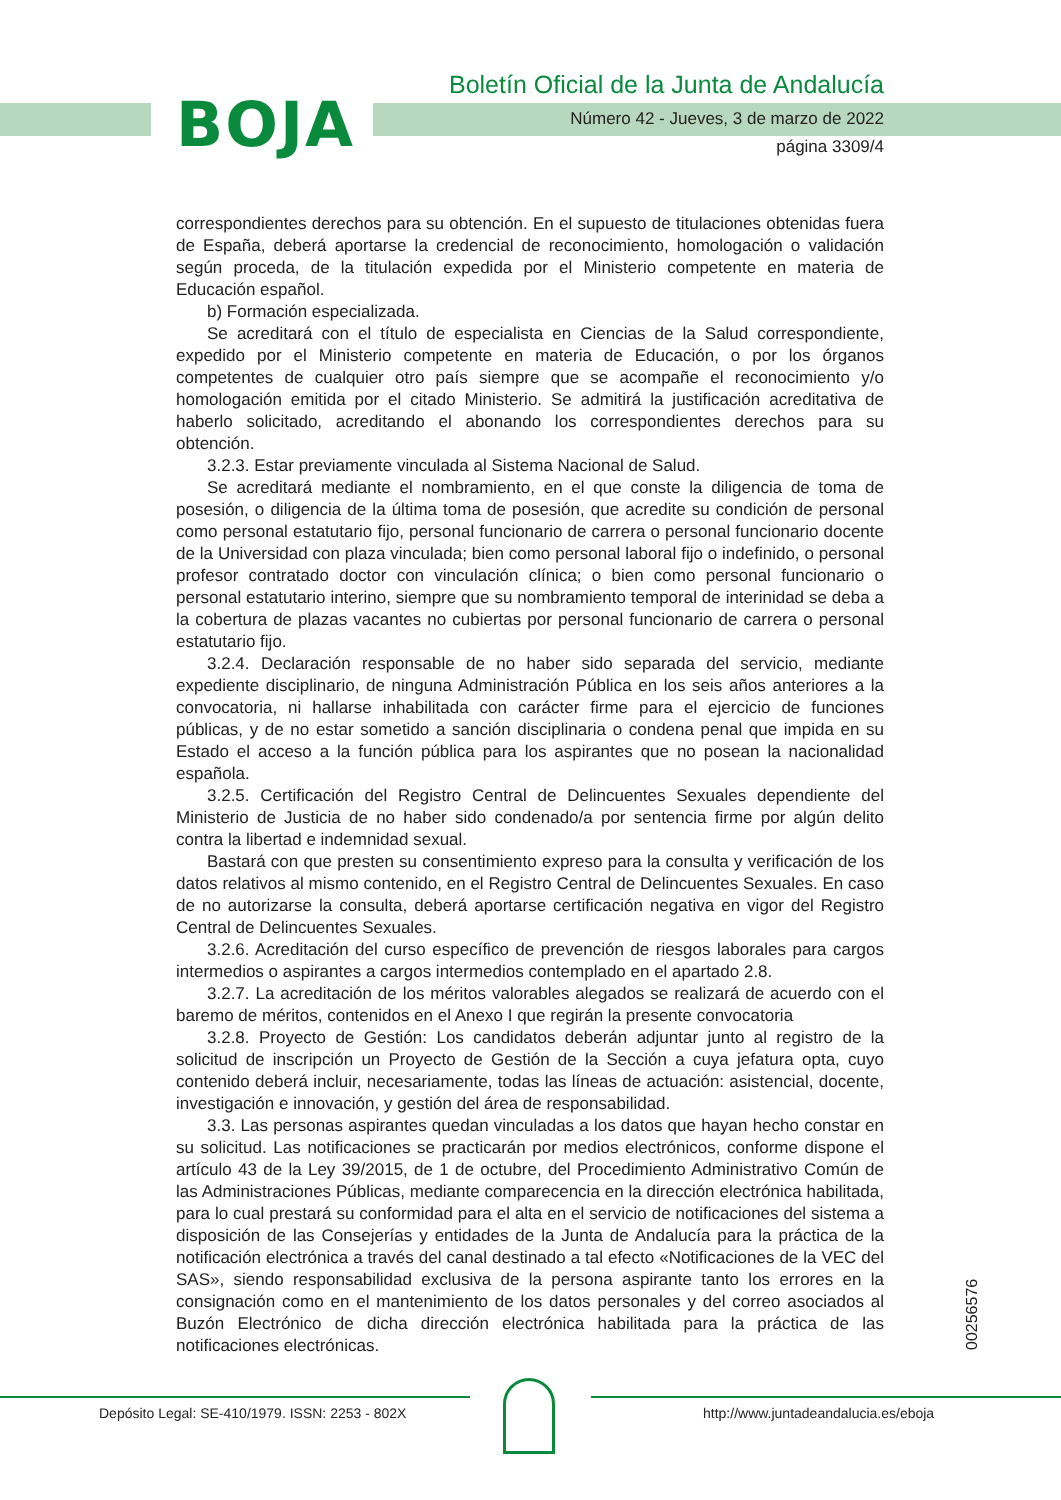BOJA
Boletín Oficial de la Junta de Andalucía
Número 42 - Jueves, 3 de marzo de 2022
página 3309/4
correspondientes derechos para su obtención. En el supuesto de titulaciones obtenidas fuera de España, deberá aportarse la credencial de reconocimiento, homologación o validación según proceda, de la titulación expedida por el Ministerio competente en materia de Educación español.
b) Formación especializada.
Se acreditará con el título de especialista en Ciencias de la Salud correspondiente, expedido por el Ministerio competente en materia de Educación, o por los órganos competentes de cualquier otro país siempre que se acompañe el reconocimiento y/o homologación emitida por el citado Ministerio. Se admitirá la justificación acreditativa de haberlo solicitado, acreditando el abonando los correspondientes derechos para su obtención.
3.2.3. Estar previamente vinculada al Sistema Nacional de Salud.
Se acreditará mediante el nombramiento, en el que conste la diligencia de toma de posesión, o diligencia de la última toma de posesión, que acredite su condición de personal como personal estatutario fijo, personal funcionario de carrera o personal funcionario docente de la Universidad con plaza vinculada; bien como personal laboral fijo o indefinido, o personal profesor contratado doctor con vinculación clínica; o bien como personal funcionario o personal estatutario interino, siempre que su nombramiento temporal de interinidad se deba a la cobertura de plazas vacantes no cubiertas por personal funcionario de carrera o personal estatutario fijo.
3.2.4. Declaración responsable de no haber sido separada del servicio, mediante expediente disciplinario, de ninguna Administración Pública en los seis años anteriores a la convocatoria, ni hallarse inhabilitada con carácter firme para el ejercicio de funciones públicas, y de no estar sometido a sanción disciplinaria o condena penal que impida en su Estado el acceso a la función pública para los aspirantes que no posean la nacionalidad española.
3.2.5. Certificación del Registro Central de Delincuentes Sexuales dependiente del Ministerio de Justicia de no haber sido condenado/a por sentencia firme por algún delito contra la libertad e indemnidad sexual.
Bastará con que presten su consentimiento expreso para la consulta y verificación de los datos relativos al mismo contenido, en el Registro Central de Delincuentes Sexuales. En caso de no autorizarse la consulta, deberá aportarse certificación negativa en vigor del Registro Central de Delincuentes Sexuales.
3.2.6. Acreditación del curso específico de prevención de riesgos laborales para cargos intermedios o aspirantes a cargos intermedios contemplado en el apartado 2.8.
3.2.7. La acreditación de los méritos valorables alegados se realizará de acuerdo con el baremo de méritos, contenidos en el Anexo I que regirán la presente convocatoria
3.2.8. Proyecto de Gestión: Los candidatos deberán adjuntar junto al registro de la solicitud de inscripción un Proyecto de Gestión de la Sección a cuya jefatura opta, cuyo contenido deberá incluir, necesariamente, todas las líneas de actuación: asistencial, docente, investigación e innovación, y gestión del área de responsabilidad.
3.3. Las personas aspirantes quedan vinculadas a los datos que hayan hecho constar en su solicitud. Las notificaciones se practicarán por medios electrónicos, conforme dispone el artículo 43 de la Ley 39/2015, de 1 de octubre, del Procedimiento Administrativo Común de las Administraciones Públicas, mediante comparecencia en la dirección electrónica habilitada, para lo cual prestará su conformidad para el alta en el servicio de notificaciones del sistema a disposición de las Consejerías y entidades de la Junta de Andalucía para la práctica de la notificación electrónica a través del canal destinado a tal efecto «Notificaciones de la VEC del SAS», siendo responsabilidad exclusiva de la persona aspirante tanto los errores en la consignación como en el mantenimiento de los datos personales y del correo asociados al Buzón Electrónico de dicha dirección electrónica habilitada para la práctica de las notificaciones electrónicas.
00256576
Depósito Legal: SE-410/1979. ISSN: 2253 - 802X
http://www.juntadeandalucia.es/eboja